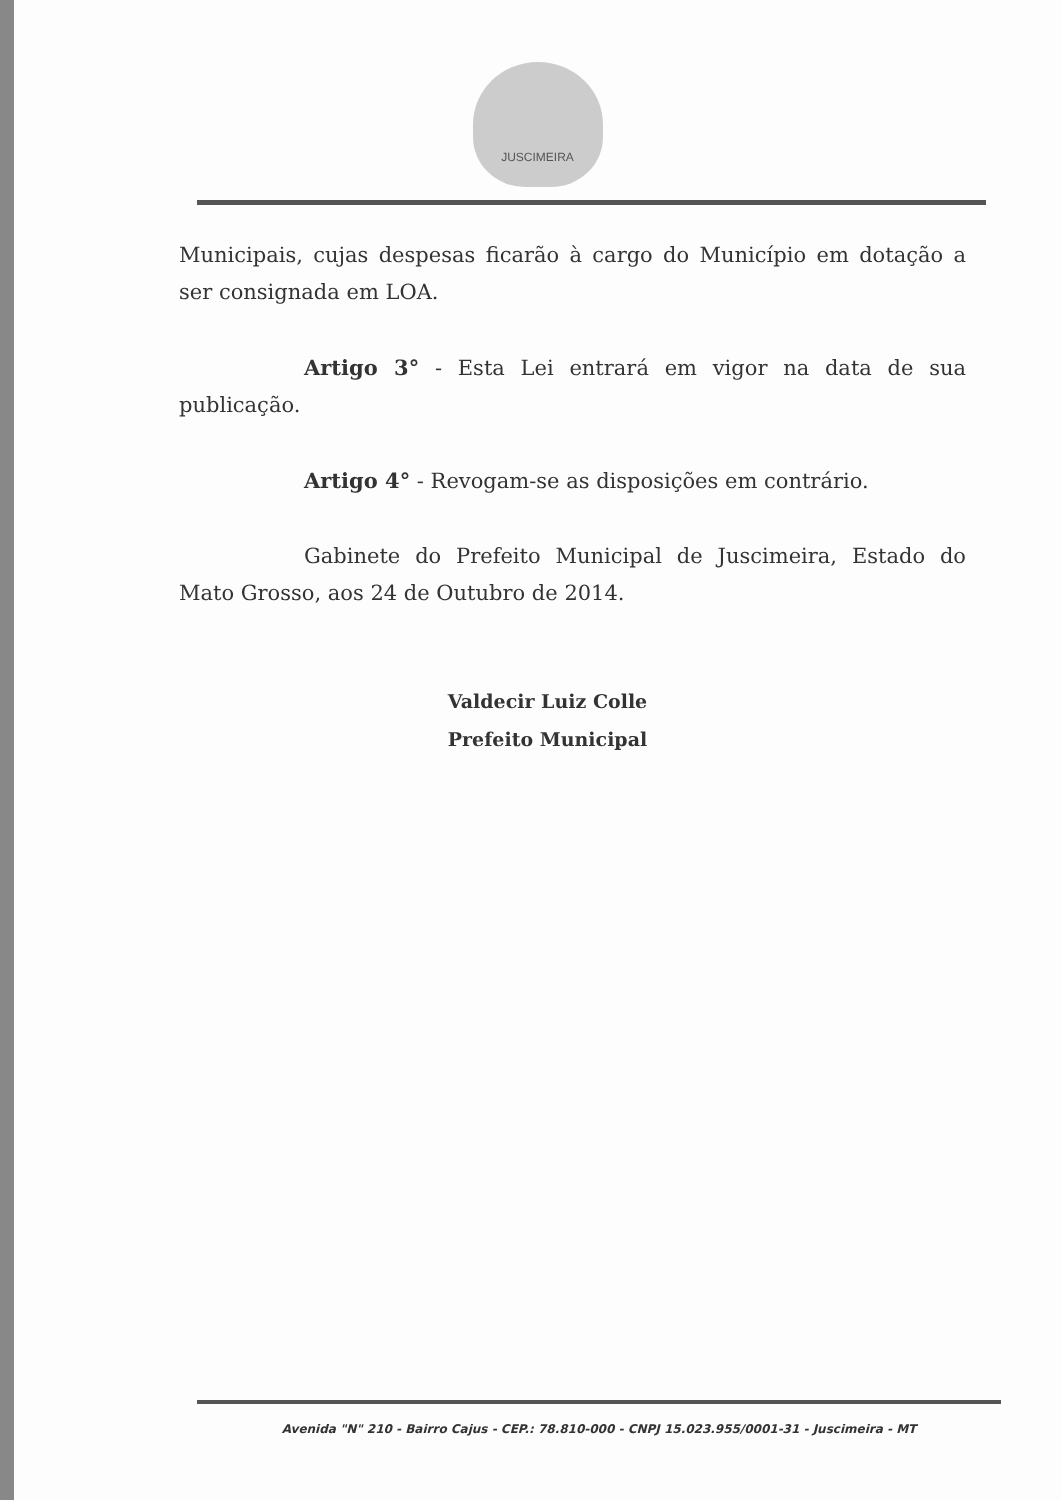JUSCIMEIRA
Municipais, cujas despesas ficarão à cargo do Município em dotação a ser consignada em LOA.
Artigo 3° - Esta Lei entrará em vigor na data de sua publicação.
Artigo 4° - Revogam-se as disposições em contrário.
Gabinete do Prefeito Municipal de Juscimeira, Estado do Mato Grosso, aos 24 de Outubro de 2014.
Valdecir Luiz Colle
Prefeito Municipal
Avenida "N" 210 - Bairro Cajus - CEP.: 78.810-000 - CNPJ 15.023.955/0001-31 - Juscimeira - MT